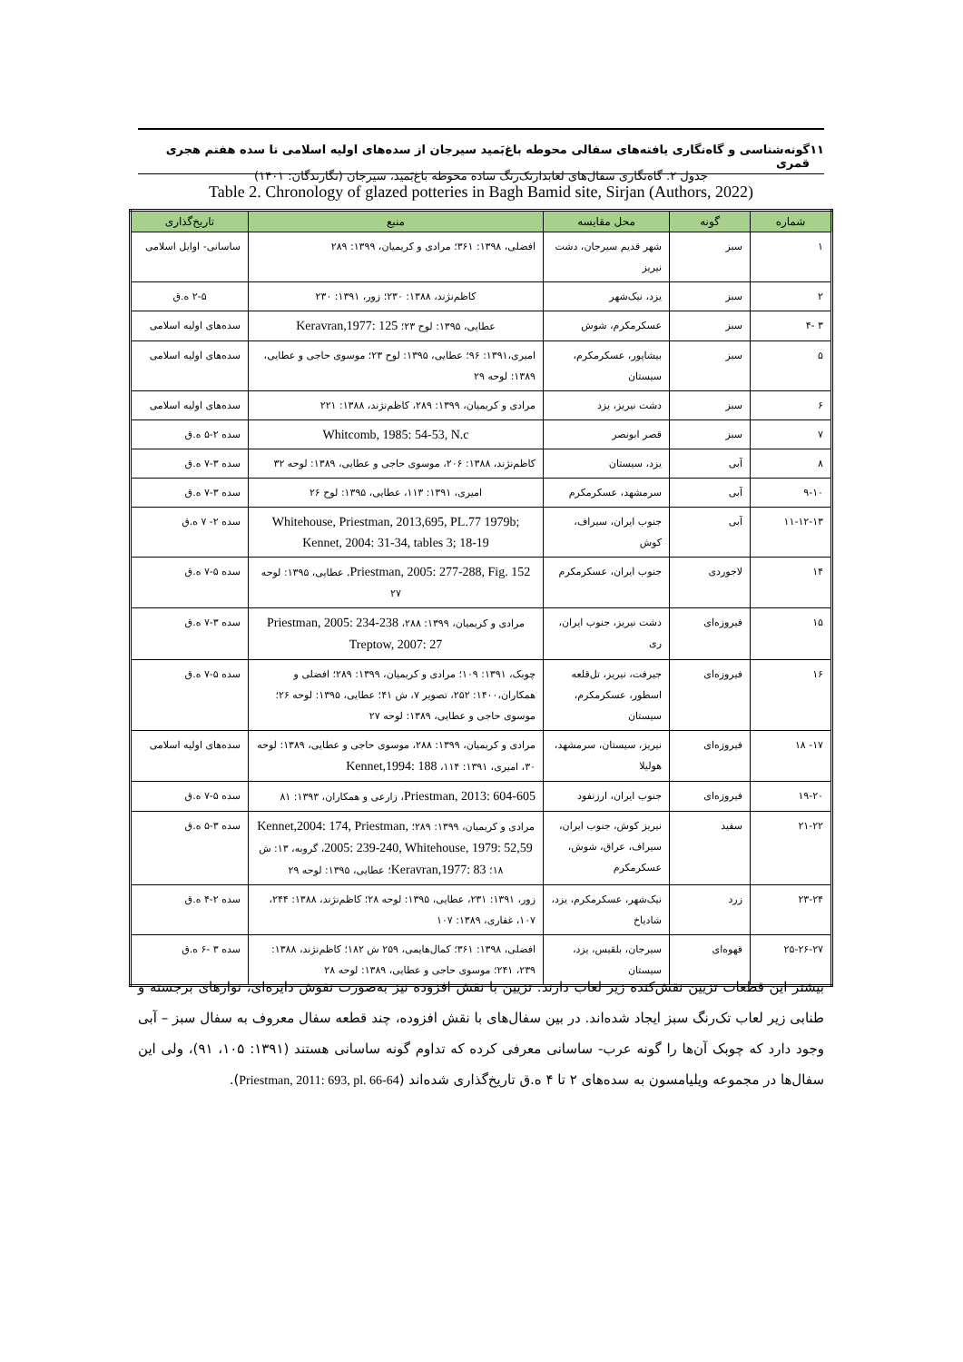۱۱ گونه‌شناسی و گاه‌نگاری یافته‌های سفالی محوطه باغ‌بَمید سیرجان از سده‌های اولیه اسلامی تا سده هفتم هجری قمری
جدول ۲. گاه‌نگاری سفال‌های لعابدارتک‌رنگ ساده محوطه باغ‌بَمید، سیرجان (نگارندگان: ۱۴۰۱)
Table 2. Chronology of glazed potteries in Bagh Bamid site, Sirjan (Authors, 2022)
| شماره | گونه | محل مقایسه | منبع | تاریخ‌گذاری |
| --- | --- | --- | --- | --- |
| ۱ | سبز | شهر قدیم سیرجان، دشت نیریز | افضلی، ۱۳۹۸: ۳۶۱؛ مرادی و کریمیان، ۱۳۹۹: ۲۸۹ | ساسانی- اوایل اسلامی |
| ۲ | سبز | یزد، نیک‌شهر | کاظم‌نژند، ۱۳۸۸: ۲۳۰؛ زور، ۱۳۹۱: ۲۳۰ | ۲-۵ ه.ق |
| ۳ -۴ | سبز | عسکرمکرم، شوش | عطایی، ۱۳۹۵: لوح ۲۳؛ Keravran,1977: 125 | سده‌های اولیه اسلامی |
| ۵ | سبز | بیشاپور، عسکرمکرم، سیستان | امیری،۱۳۹۱: ۹۶؛ عطایی، ۱۳۹۵: لوح ۲۳؛ موسوی حاجی و عطایی، ۱۳۸۹: لوحه ۲۹ | سده‌های اولیه اسلامی |
| ۶ | سبز | دشت نیریز، یزد | مرادی و کریمیان، ۱۳۹۹: ۲۸۹، کاظم‌نژند، ۱۳۸۸: ۲۲۱ | سده‌های اولیه اسلامی |
| ۷ | سبز | قصر ابونصر | Whitcomb, 1985: 54-53, N.c | سده ۲-۵ ه.ق |
| ۸ | آبی | یزد، سیستان | کاظم‌نژند، ۱۳۸۸: ۲۰۶، موسوی حاجی و عطایی، ۱۳۸۹: لوحه ۳۲ | سده ۳-۷ ه.ق |
| ۹-۱۰ | آبی | سرمشهد، عسکرمکرم | امیری، ۱۳۹۱: ۱۱۳، عطایی، ۱۳۹۵: لوح ۲۶ | سده ۳-۷ ه.ق |
| ۱۱-۱۲-۱۳ | آبی | جنوب ایران، سیراف، کوش | Whitehouse, Priestman, 2013,695, PL.77 1979b; Kennet, 2004: 31-34, tables 3; 18-19 | سده ۲- ۷ ه.ق |
| ۱۴ | لاجوردی | جنوب ایران، عسکرمکرم | Priestman, 2005: 277-288, Fig. 152. عطایی، ۱۳۹۵: لوحه ۲۷ | سده ۵-۷ ه.ق |
| ۱۵ | فیروزه‌ای | دشت نیریز، جنوب ایران، ری | مرادی و کریمیان، ۱۳۹۹: ۲۸۸، Priestman, 2005: 234-238 Treptow, 2007: 27 | سده ۳-۷ ه.ق |
| ۱۶ | فیروزه‌ای | جیرفت، نیریز، تل‌قلعه اسطور، عسکرمکرم، سیستان | چوبک، ۱۳۹۱: ۱۰۹؛ مرادی و کریمیان، ۱۳۹۹: ۲۸۹؛ افضلی و همکاران،۱۴۰۰: ۲۵۲، تصویر ۷، ش ۴۱؛ عطایی، ۱۳۹۵: لوحه ۲۶؛ موسوی حاجی و عطایی، ۱۳۸۹: لوحه ۲۷ | سده ۵-۷ ه.ق |
| ۱۷- ۱۸ | فیروزه‌ای | نیریز، سیستان، سرمشهد، هولیلا | مرادی و کریمیان، ۱۳۹۹: ۲۸۸، موسوی حاجی و عطایی، ۱۳۸۹: لوحه ۳۰، امیری، ۱۳۹۱: ۱۱۴، Kennet,1994: 188 | سده‌های اولیه اسلامی |
| ۱۹-۲۰ | فیروزه‌ای | جنوب ایران، ارزنفود | Priestman, 2013: 604-605 ، زارعی و همکاران، ۱۳۹۳: ۸۱ | سده ۵-۷ ه.ق |
| ۲۱-۲۲ | سفید | نیریز کوش، جنوب ایران، سیراف، عراق، شوش، عسکرمکرم | مرادی و کریمیان، ۱۳۹۹: ۲۸۹؛ Kennet,2004: 174, Priestman, 2005: 239-240, Whitehouse, 1979: 52,59 ، گروبه، ۱۳: ش ۱۸؛ Keravran,1977: 83 ؛ عطایی، ۱۳۹۵: لوحه ۲۹ | سده ۳-۵ ه.ق |
| ۲۳-۲۴ | زرد | نیک‌شهر، عسکرمکرم، یزد، شادیاخ | زور، ۱۳۹۱: ۲۳۱، عطایی، ۱۳۹۵: لوحه ۲۸؛ کاظم‌نژند، ۱۳۸۸: ۲۴۴، ۱۰۷، غفاری، ۱۳۸۹: ۱۰۷ | سده ۲-۴ ه.ق |
| ۲۵-۲۶-۲۷ | قهوه‌ای | سیرجان، بلقیس، یزد، سیستان | افضلی، ۱۳۹۸: ۳۶۱؛ کمال‌هایمی، ۲۵۹ ش ۱۸۲؛ کاظم‌نژند، ۱۳۸۸: ۲۳۹، ۲۴۱؛ موسوی حاجی و عطایی، ۱۳۸۹: لوحه ۲۸ | سده ۳ -۶ ه.ق |
بیشتر این قطعات تزیین نقش‌کنده زیر لعاب دارند. تزیین با نقش افزوده نیز به‌صورت نقوش دایره‌ای، نوارهای برجسته و طنابی زیر لعاب تک‌رنگ سبز ایجاد شده‌اند. در بین سفال‌های با نقش افزوده، چند قطعه سفال معروف به سفال سبز – آبی وجود دارد که چوبک آن‌ها را گونه عرب- ساسانی معرفی کرده که تداوم گونه ساسانی هستند (۱۳۹۱: ۱۰۵، ۹۱)، ولی این سفال‌ها در مجموعه ویلیامسون به سده‌های ۲ تا ۴ ه.ق تاریخ‌گذاری شده‌اند (Priestman, 2011: 693, pl. 66-64).